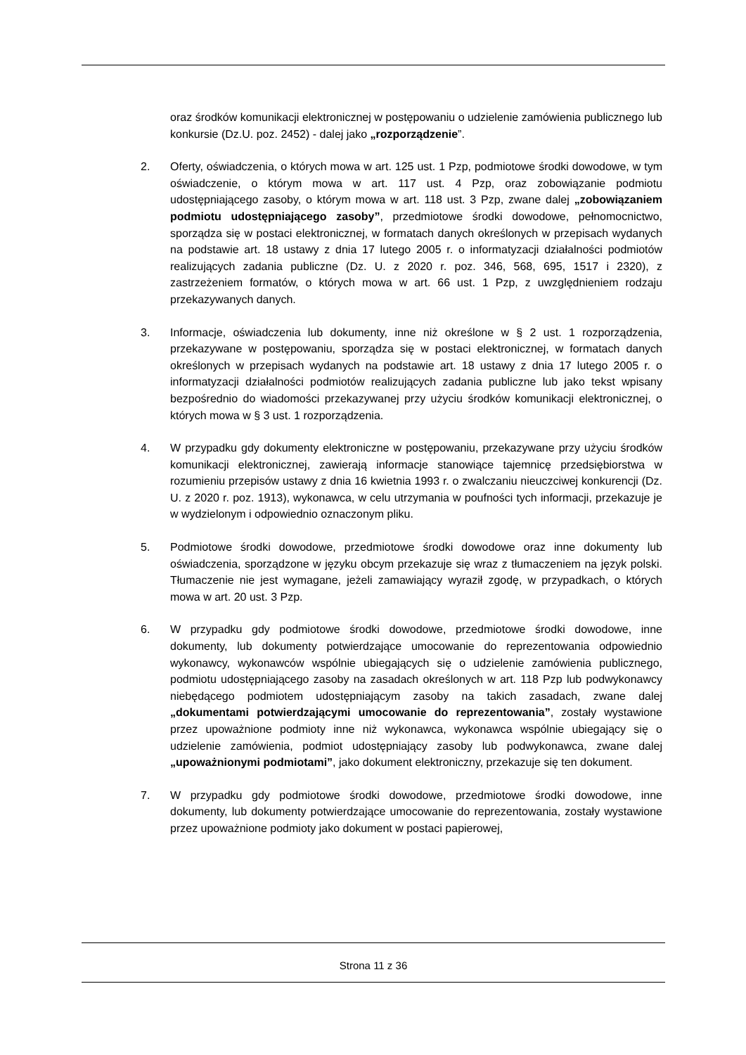oraz środków komunikacji elektronicznej w postępowaniu o udzielenie zamówienia publicznego lub konkursie (Dz.U. poz. 2452) - dalej jako „rozporządzenie”.
2. Oferty, oświadczenia, o których mowa w art. 125 ust. 1 Pzp, podmiotowe środki dowodowe, w tym oświadczenie, o którym mowa w art. 117 ust. 4 Pzp, oraz zobowiązanie podmiotu udostępniającego zasoby, o którym mowa w art. 118 ust. 3 Pzp, zwane dalej „zobowiązaniem podmiotu udostępniającego zasoby”, przedmiotowe środki dowodowe, pełnomocnictwo, sporządza się w postaci elektronicznej, w formatach danych określonych w przepisach wydanych na podstawie art. 18 ustawy z dnia 17 lutego 2005 r. o informatyzacji działalności podmiotów realizujących zadania publiczne (Dz. U. z 2020 r. poz. 346, 568, 695, 1517 i 2320), z zastrzeżeniem formatów, o których mowa w art. 66 ust. 1 Pzp, z uwzględnieniem rodzaju przekazywanych danych.
3. Informacje, oświadczenia lub dokumenty, inne niż określone w § 2 ust. 1 rozporządzenia, przekazywane w postępowaniu, sporządza się w postaci elektronicznej, w formatach danych określonych w przepisach wydanych na podstawie art. 18 ustawy z dnia 17 lutego 2005 r. o informatyzacji działalności podmiotów realizujących zadania publiczne lub jako tekst wpisany bezpośrednio do wiadomości przekazywanej przy użyciu środków komunikacji elektronicznej, o których mowa w § 3 ust. 1 rozporządzenia.
4. W przypadku gdy dokumenty elektroniczne w postępowaniu, przekazywane przy użyciu środków komunikacji elektronicznej, zawierają informacje stanowiące tajemnicę przedsiębiorstwa w rozumieniu przepisów ustawy z dnia 16 kwietnia 1993 r. o zwalczaniu nieuczciwej konkurencji (Dz. U. z 2020 r. poz. 1913), wykonawca, w celu utrzymania w poufności tych informacji, przekazuje je w wydzielonym i odpowiednio oznaczonym pliku.
5. Podmiotowe środki dowodowe, przedmiotowe środki dowodowe oraz inne dokumenty lub oświadczenia, sporządzone w języku obcym przekazuje się wraz z tłumaczeniem na język polski. Tłumaczenie nie jest wymagane, jeżeli zamawiający wyraził zgodę, w przypadkach, o których mowa w art. 20 ust. 3 Pzp.
6. W przypadku gdy podmiotowe środki dowodowe, przedmiotowe środki dowodowe, inne dokumenty, lub dokumenty potwierdzające umocowanie do reprezentowania odpowiednio wykonawcy, wykonawców wspólnie ubiegających się o udzielenie zamówienia publicznego, podmiotu udostępniającego zasoby na zasadach określonych w art. 118 Pzp lub podwykonawcy niebędącego podmiotem udostępniającym zasoby na takich zasadach, zwane dalej „dokumentami potwierdzającymi umocowanie do reprezentowania”, zostały wystawione przez upoważnione podmioty inne niż wykonawca, wykonawca wspólnie ubiegający się o udzielenie zamówienia, podmiot udostępniający zasoby lub podwykonawca, zwane dalej „upoważnionymi podmiotami”, jako dokument elektroniczny, przekazuje się ten dokument.
7. W przypadku gdy podmiotowe środki dowodowe, przedmiotowe środki dowodowe, inne dokumenty, lub dokumenty potwierdzające umocowanie do reprezentowania, zostały wystawione przez upoważnione podmioty jako dokument w postaci papierowej,
Strona 11 z 36